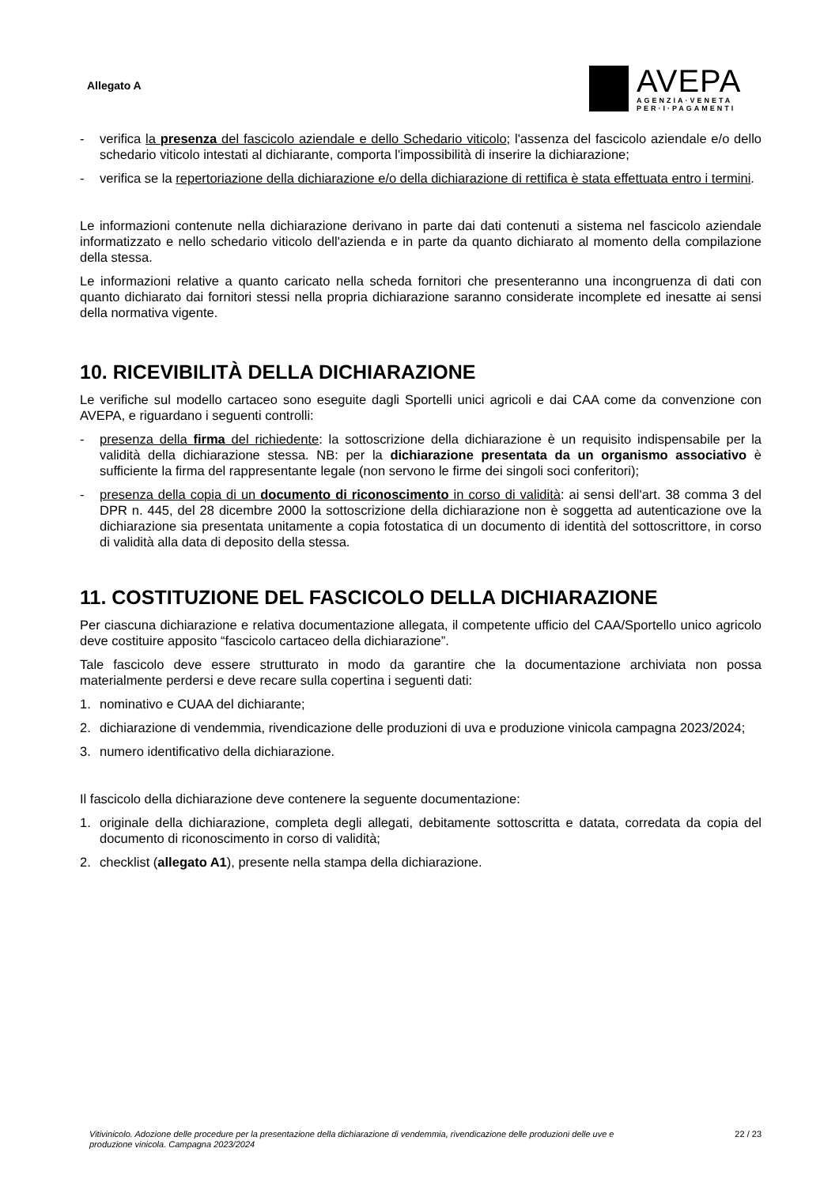Allegato A
AVEPA
AGENZIA·VENETA
PER·I·PAGAMENTI
- verifica la presenza del fascicolo aziendale e dello Schedario viticolo; l'assenza del fascicolo aziendale e/o dello schedario viticolo intestati al dichiarante, comporta l'impossibilità di inserire la dichiarazione;
- verifica se la repertoriazione della dichiarazione e/o della dichiarazione di rettifica è stata effettuata entro i termini.
Le informazioni contenute nella dichiarazione derivano in parte dai dati contenuti a sistema nel fascicolo aziendale informatizzato e nello schedario viticolo dell'azienda e in parte da quanto dichiarato al momento della compilazione della stessa.
Le informazioni relative a quanto caricato nella scheda fornitori che presenteranno una incongruenza di dati con quanto dichiarato dai fornitori stessi nella propria dichiarazione saranno considerate incomplete ed inesatte ai sensi della normativa vigente.
10. RICEVIBILITÀ DELLA DICHIARAZIONE
Le verifiche sul modello cartaceo sono eseguite dagli Sportelli unici agricoli e dai CAA come da convenzione con AVEPA, e riguardano i seguenti controlli:
- presenza della firma del richiedente: la sottoscrizione della dichiarazione è un requisito indispensabile per la validità della dichiarazione stessa. NB: per la dichiarazione presentata da un organismo associativo è sufficiente la firma del rappresentante legale (non servono le firme dei singoli soci conferitori);
- presenza della copia di un documento di riconoscimento in corso di validità: ai sensi dell'art. 38 comma 3 del DPR n. 445, del 28 dicembre 2000 la sottoscrizione della dichiarazione non è soggetta ad autenticazione ove la dichiarazione sia presentata unitamente a copia fotostatica di un documento di identità del sottoscrittore, in corso di validità alla data di deposito della stessa.
11. COSTITUZIONE DEL FASCICOLO DELLA DICHIARAZIONE
Per ciascuna dichiarazione e relativa documentazione allegata, il competente ufficio del CAA/Sportello unico agricolo deve costituire apposito “fascicolo cartaceo della dichiarazione”.
Tale fascicolo deve essere strutturato in modo da garantire che la documentazione archiviata non possa materialmente perdersi e deve recare sulla copertina i seguenti dati:
1. nominativo e CUAA del dichiarante;
2. dichiarazione di vendemmia, rivendicazione delle produzioni di uva e produzione vinicola campagna 2023/2024;
3. numero identificativo della dichiarazione.
Il fascicolo della dichiarazione deve contenere la seguente documentazione:
1. originale della dichiarazione, completa degli allegati, debitamente sottoscritta e datata, corredata da copia del documento di riconoscimento in corso di validità;
2. checklist (allegato A1), presente nella stampa della dichiarazione.
Vitivinicolo. Adozione delle procedure per la presentazione della dichiarazione di vendemmia, rivendicazione delle produzioni delle uve e produzione vinicola. Campagna 2023/2024 22 / 23